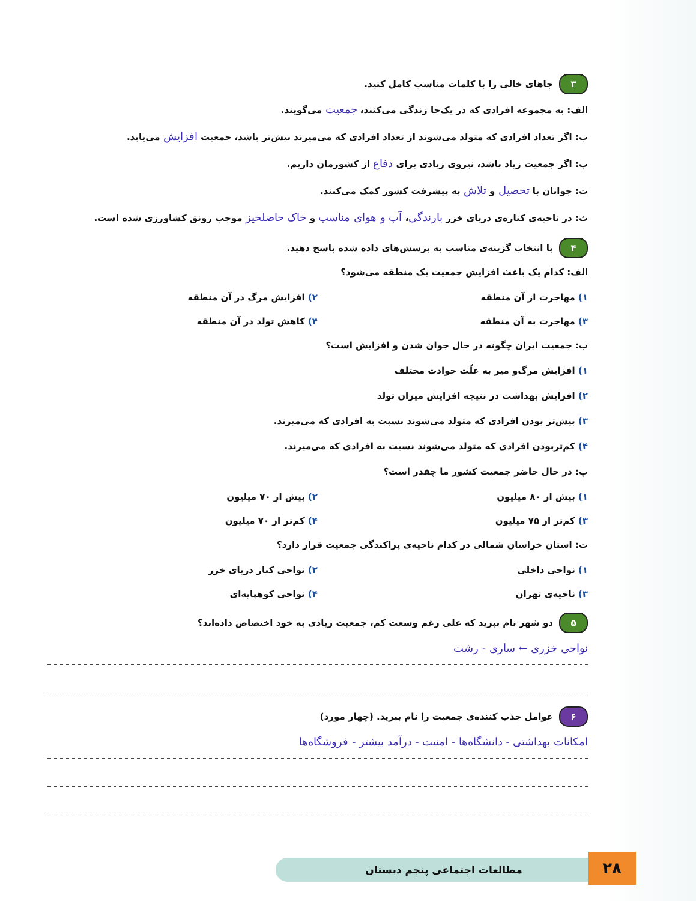۳ جاهای خالی را با کلمات مناسب کامل کنید.
الف: به مجموعه افرادی که در یک‌جا زندگی می‌کنند، جمعیت می‌گویند.
ب: اگر تعداد افرادی که متولد می‌شوند از تعداد افرادی که می‌میرند بیش‌تر باشد، جمعیت افزایش می‌یابد.
پ: اگر جمعیت زیاد باشد، نیروی زیادی برای دفاع از کشورمان داریم.
ت: جوانان با تحصیل و تلاش به پیشرفت کشور کمک می‌کنند.
ث: در ناحیه‌ی کناره‌ی دریای خزر بارندگی، آب و هوای مناسب و خاک حاصلخیز موجب رونق کشاورزی شده است.
۴ با انتخاب گزینه‌ی مناسب به پرسش‌های داده شده پاسخ دهید.
الف: کدام یک باعث افزایش جمعیت یک منطقه می‌شود؟
۱) مهاجرت از آن منطقه ۲) افزایش مرگ در آن منطقه
۳) مهاجرت به آن منطقه ۴) کاهش تولد در آن منطقه
ب: جمعیت ایران چگونه در حال جوان شدن و افزایش است؟
۱) افزایش مرگ‌و میر به علّت حوادث مختلف
۲) افزایش بهداشت در نتیجه افزایش میزان تولد
۳) بیش‌تر بودن افرادی که متولد می‌شوند نسبت به افرادی که می‌میرند.
۴) کم‌تربودن افرادی که متولد می‌شوند نسبت به افرادی که می‌میرند.
پ: در حال حاضر جمعیت کشور ما چقدر است؟
۱) بیش از ۸۰ میلیون ۲) بیش از ۷۰ میلیون
۳) کم‌تر از ۷۵ میلیون ۴) کم‌تر از ۷۰ میلیون
ت: استان خراسان شمالی در کدام ناحیه‌ی پراکندگی جمعیت قرار دارد؟
۱) نواحی داخلی ۲) نواحی کنار دریای خزر
۳) ناحیه‌ی تهران ۴) نواحی کوهپایه‌ای
۵ دو شهر نام ببرید که علی رغم وسعت کم، جمعیت زیادی به خود اختصاص داده‌اند؟
نواحی خزری ← ساری - رشت
۶ عوامل جذب کننده‌ی جمعیت را نام ببرید. (چهار مورد)
امکانات بهداشتی - دانشگاه‌ها - امنیت - درآمد بیشتر - فروشگاه‌ها
مطالعات اجتماعی پنجم دبستان ۲۸